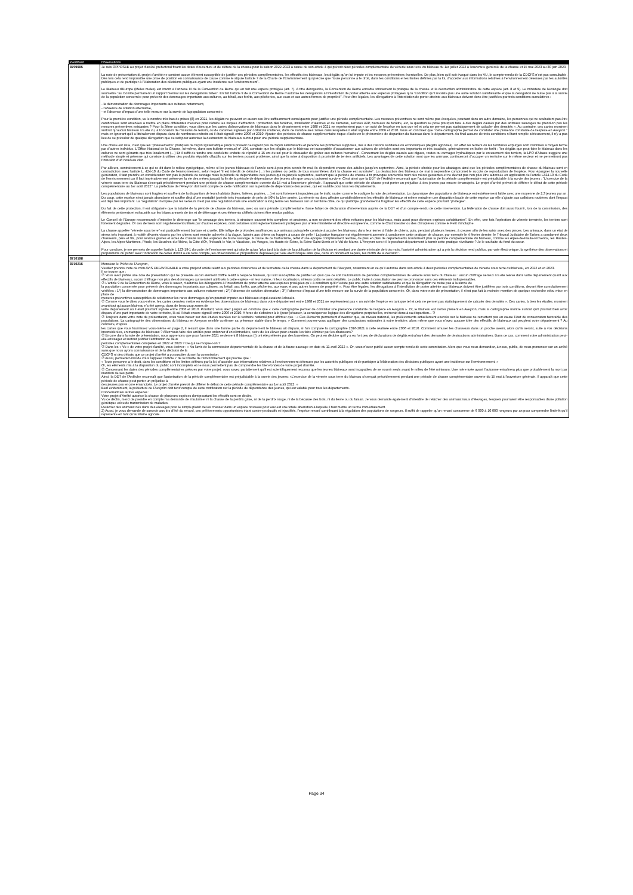| Identifiant | Observations |
| --- | --- |
| 8709995 | Je suis OPPOSEE au projet d'arrêté préfectoral fixant les dates d'ouverture et de clôture de la chasse pour la saison 2022-2023 à cause de son article 4 qui prévoit deux périodes complémentaire de vénerie sous terre du blaireau du 1er juillet 2022 à l'ouverture générale de la chasse et 15 mai 2023 au 30 juin 2023. La note de présentation du projet d'arrêté ne contient aucun élément susceptible de justifier ces périodes complémentaires, les effectifs des blaireaux, les dégâts qu'on lui impute et les mesures préventives éventuelles. De plus, bien qu'il soit évoqué dans les VU, le compte-rendu de la CDCFS n'est pas consultable. Dès lors cela rend impossible une prise de position en connaissance de cause comme le stipule l'article 7 de la Charte de l'Environnement qui précise que "toute personne a le droit, dans les conditions et les limites définies par la loi, d'accéder aux informations relatives à l'environnement détenues par les autorités publiques et de participer à l'élaboration des décisions publiques ayant une incidence sur l'environnement". Le Blaireau d'Europe (Meles meles) est inscrit à l'annexe III de la Convention de Berne qui en fait une espèce protégée (art. 7). A titre dérogatoire, la Convention de Berne encadre strictement la pratique de la chasse et la destruction administrative de cette espèce (art. 8 et 9). Le ministère de l'écologie doit soumettre "au Comité permanent un rapport biennal sur les dérogations faites". En fait l'article 9 de la Convention de Berne n'autorise les dérogations à l'interdiction de porter atteinte aux espèces protégées qu'à "condition qu'il n'existe pas une autre solution satisfaisante et que la dérogation ne nuise pas à la survie de la population concernée pour prévenir des dommages importants aux cultures, au bétail, aux forêts, aux pêcheries, aux eaux et aux autres formes de propriété". Pour être légales, les dérogations à l'interdiction de porter atteinte aux blaireaux doivent donc être justifiées par trois conditions cumulatives : - la démonstration de dommages importants aux cultures notamment, - l'absence de solution alternative, - et l'absence d'impact d'une telle mesure sur la survie de la population concernée. Pour la première condition, vu le nombre très bas de prises (8) en 2021, les dégâts ne peuvent en aucun cas être suffisamment conséquents pour justifier une période complémentaire. Les mesures préventives ne sont même pas évoquées, pourtant dans un autre domaine, les personnes qui ne souhaitent pas être cambriolées sont amenées à mettre en place différentes mesures pour réduire les risques d'effraction : protection des fenêtres, installation d'alarmes et de caméras, serrures A2P, barreaux de fenêtre, etc, la question se pose pourquoi face à des dégâts causés par des animaux sauvages ne prend-on pas les mesures préventives existantes ? Pour la 3ème condition, vous dites que les cartes d'observations de blaireaux dans le département entre 1988 et 2021 ne représentent pas « un suivi de l'espèce en tant que tel et cela ne permet pas statistiquement de calculer des densités ». Au contraire, ces cartes montrent surtout qu'aucun blaireau n'a été vu, à l'occasion de missions de terrain, ou de cadavres signalés par collisions routières, dans de nombreuses zones dans lesquelles il était signalé entre 2006 et 2010. Vous en concluez que "cette cartographie permet de constater une présence constante de l'espèce en Aveyron " mais en ignorant qu'il a littéralement disparu dans de nombreux endroits où il était signalé entre 2006 et 2010. Ajouter des périodes de chasse supplémentaire risque d'achever le phénomène de disparition du blaireau dans le département. Au final aucune de trois conditions n'étant remplie sérieusement, il n'y a pas lieu de se prévaloir de quelque dérogation que ce soit pour autoriser la destruction de blaireaux surtout pour une période supplémentaire. Une chose est sûre, c'est que les "prélèvements" pratiqués de façon systématique jusqu'à présent ne règlent pas de façon satisfaisante et pérenne les problèmes supposés, liés à des raisons sanitaires ou économiques (dégâts agricoles). En effet les terriers ou les territoires expurgés sont colonisés à moyen terme par d'autres individus. L'Office National de la Chasse, lui-même, dans son bulletin mensuel n° 104, constate que les dégâts que le blaireau est susceptible d'occasionner aux cultures de céréales sont peu importants et très localisés, généralement en lisière de forêt : "les dégâts que peut faire le blaireau dans les cultures ne sont gênants que très localement (…) Et il suffit de tendre une cordelette enduite de répulsif à 15 cm du sol pour le dissuader de goûter aux cultures humaines". Concernant les dégâts causés aux digues, routes ou ouvrages hydrauliques par le creusement des terriers, la LPO d'Alsace suggère une méthode simple et pérenne qui consiste à utiliser des produits répulsifs olfactifs sur les terriers posant problème, ainsi que la mise à disposition à proximité de terriers artificiels. Les avantages de cette solution sont que les animaux continueront d'occuper un territoire sur le même secteur et ne permettront pas l'intrusion d'un nouveau clan. Par ailleurs, contrairement à ce qui se dit dans le milieu cynégétique, même si les jeunes blaireaux de l'année sont à peu près sevrés fin mai, ils dépendent encore des adultes jusqu'en septembre. Ainsi, la période choisie pour les abattages ainsi que les périodes complémentaires de chasse du blaireau sont en contradiction avec l'article L. 424-10 du Code de l'environnement, selon lequel "il est interdit de détruire (…) les portées ou petits de tous mammifères dont la chasse est autorisée". La destruction des blaireaux de mai à septembre compromet le succès de reproduction de l'espèce. Pour épargner la nouvelle génération, il faut prendre en considération non pas la période de sevrage mais la période de dépendance des jeunes qui va jusqu'à septembre, sachant que la période de chasse à tir provoque souvent la mort des mères gestantes et ne devrait pas non plus être autorisée en application de l'article L424.10 du Code de l'environnement car il faut impérativement préserver la vie des mères jusqu'à la fin de la période de dépendance des jeunes afin que ceux-ci puissent survivre. C'est ainsi que la DDT de l'Ardèche reconnait que l'autorisation de la période complémentaire est préjudiciable à la survie des jeunes : "L'exercice de la vénerie sous terre du Blaireau s'exerçait précédemment pendant une période de chasse complémentaire ouverte du 15 mai à l'ouverture générale. Il apparaît que cette période de chasse peut porter un préjudice à des jeunes pas encore émancipés. Le projet d'arrêté prévoit de différer le début de cette période complémentaire au 1er août 2022". La préfecture de l'Aveyron doit tenir compte de cette notification sur la période de dépendance des jeunes, qui est valable pour tous les départements. Les populations de blaireaux sont fragiles et souffrent de la disparition de leurs habitats (haies, lisières, prairies, …) et sont fortement impactées par le trafic routier comme le souligne la note de présentation. La dynamique des populations de blaireaux est extrêmement faible avec une moyenne de 2,3 jeunes par an. Du coup, cette espèce n'est jamais abondante et souffre déjà d'une mortalité juvénile très importante de près de 50% la 1ère année. La vénerie va donc affecter considérablement les effectifs de blaireaux et même entraîner une disparition locale de cette espèce car elle s'ajoute aux collisions routières dont l'impact est déjà très important. La "régulation" invoquée par les veneurs n'est pas une régulation mais une éradication à long terme les blaireaux sur un territoire ciblé, ce qui participe grandement à fragiliser les effectifs de cette espèce pourtant "protégée". Du fait de cette protection, il est obligatoire que la totalité de la période de chasse du blaireau, avec ou sans période complémentaire, fasse l'objet de déclaration d'intervention auprès de la DDT et d'un compte-rendu de cette intervention. La fédération de chasse doit aussi fournir, lors de la commission, des éléments pertinents et exhaustifs sur les bilans annuels de tirs et de déterrage et ces éléments chiffrés doivent être rendus publics. Le Conseil de l'Europe recommande d'interdire le déterrage car "le creusage des terriers, à structure souvent très complexe et ancienne, a non seulement des effets néfastes pour les blaireaux, mais aussi pour diverses espèces cohabitantes". En effet, une fois l'opération de vénerie terminée, les terriers sont fortement dégradés. Or ces derniers sont régulièrement utilisés par d'autres espèces, dont certaines sont réglementairement protégées par arrêté ministériel et directive européenne, comme le Chat forestier ou des chiroptères comme le Petit rhinolophe. La chasse appelée "vénerie sous terre" est particulièrement barbare et cruelle. Elle inflige de profondes souffrances aux animaux puisqu'elle consiste à acculer les blaireaux dans leur terrier à l'aide de chiens, puis, pendant plusieurs heures, à creuser afin de les saisir avec des pinces. Les animaux, dans un état de stress très important, à moitié dévorés vivants par les chiens sont ensuite achevés à la dague, laissés aux chiens ou frappés à coups de pelle ! La justice française est régulièrement amenée à condamner cette pratique de chasse, par exemple le 4 février dernier, le Tribunal Judiciaire de Tarbes a condamné deux chasseurs, père et fils, pour sévices graves et actes de cruauté sur des espèces de faune sauvage. A cause de ce barbarisme, reflet d'une époque complètement révolue, de plus en plus de départements n'autorisent plus la période complémentaire du blaireau, comme les Alpes-de-Haute-Provence, les Hautes-Alpes, les Alpes-Maritimes, l'Aude, les Bouches-du-Rhône, la Côte d'Or, l'Hérault, le Var, le Vaucluse, les Vosges, les Hauts-de-Seine, la Seine-Saint-Denis et le Val-de-Marne. L'Aveyron sera-t-il le prochain département à bannir cette pratique révoltante ? Je le souhaite du fond du coeur. Pour conclure, je me permets de rappeler l'article L 123-19-1 du code de l'environnement qui stipule qu'au "plus tard à la date de la publication de la décision et pendant une durée minimale de trois mois, l'autorité administrative qui a pris la décision rend publics, par voie électronique, la synthèse des observations et propositions du public avec l'indication de celles dont il a été tenu compte, les observations et propositions déposées par voie électronique ainsi que, dans un document séparé, les motifs de la décision". |
| 8710198 | |
| 8710215 | Monsieur le Préfet de l'Aveyron, Veuillez prendre note de mon AVIS DEFAVORABLE à votre projet d'arrêté relatif aux périodes d'ouverture et de fermeture de la chasse dans le département de l'Aveyron, notamment en ce qu'il autorise dans son article 4 deux périodes complémentaires de vénerie sous terre du blaireau, en 2022 et en 2023. Il se trouve que : ⑦ Vous avez publié une note de présentation qui ne présente aucun élément chiffré relatif à l'espèce blaireau, qui soit susceptible de justifier en quoi que ce soit l'autorisation de périodes complémentaires de vénerie sous terre du blaireau : aucun chiffrage sérieux n'a été relevé dans votre département quant aux effectifs de blaireaux, aucun chiffrage non plus des dommages qui seraient attribués à cette espèce - ni leur nature, ni leur localisation, ni leurs coûts ne sont détaillés. Le public invité à consultation ne peut se prononcer sans ces éléments indispensables. ⑦ L'article 9 de la Convention de Berne, vous le savez, n'autorise les dérogations à l'interdiction de porter atteinte aux espèces protégées qu'« à condition qu'il n'existe pas une autre solution satisfaisante et que la dérogation ne nuise pas à la survie de la population concernée pour prévenir des dommages importants aux cultures, au bétail, aux forêts, aux pêcheries, aux eaux et aux autres formes de propriété ». Pour être légales, les dérogations à l'interdiction de porter atteinte aux blaireaux doivent être justifiées par trois conditions, devant être cumulativement vérifiées : 1°) la démonstration de dommages importants aux cultures notamment ; 2°) l'absence de solution alternative ; 3°) l'absence d'impact d'une telle mesure sur la survie de la population concernée. Or, dans votre note de présentation, il n'est pas fait la moindre mention de quelque recherche et/ou mise en place de mesures préventives susceptibles de solutionner les rares dommages qu'on pourrait imputer aux blaireaux et qui auraient échoués. ⑦ Comme vous le dites vous-même, les cartes censées mettre en évidence les observations de blaireaux dans votre département entre 1988 et 2021 ne représentent pas « un suivi de l'espèce en tant que tel et cela ne permet pas statistiquement de calculer des densités ». Ces cartes, à bien les étudier, montrent avant tout qu'aucun blaireau n'a été aperçu dans de beaucoup zones de votre département où il était pourtant signalé entre 2006 et 2010. Pourtant, vous allez jusqu'à en conclure que « cette cartographie permet de constater une présence constante de l'espèce en Aveyron ». Or, le blaireau est certes présent en Aveyron, mais la cartographie montre surtout qu'il pourrait bien avoir disparu d'une part importante de votre territoire, là où il était encore signalé entre 2006 et 2010. A force de s'obstiner à le (pour-)chasser, la conséquence logique des dérogations perpétuelles, mènerait donc à sa disparition... ?! ⑦ Toujours dans votre note de présentation, vous vous basez sur des études menées sur le territoire national pour affirmer que : « Ces éléments permettent d'avancer que, au niveau national, les prélèvements actuellement exercés sur le blaireau ne remettent pas en cause l'état de conservation favorable des populations. La cartographie des observations du blaireau en Aveyron semble confirmer sa présence stable dans le temps. » Comment pouvez-vous appliquer des conclusions nationales à votre territoire, alors même que vous n'avez aucune idée des effectifs de blaireaux qui peuplent votre département ? Au contraire, d'après les cartes que vous fournissez vous-même en page 2, il ressort que dans une bonne partie du département le blaireau ait disparu, si l'on compare la cartographie 2016-2021 à celle réalisée entre 2006 et 2010. Comment amuser les chasseurs dans un proche avenir, alors qu'ils seront, suite à vos décisions inconsidérées, en manque de blaireaux ? Allez vous faire des arrêtés pour ordonner d'en réintroduire, voire de les élever pour ensuite les faire éliminer par les chasseurs? ⑦ Encore dans la note de présentation, nous apprenons que pour l'année 2021 seulement 8 blaireaux (!) ont été prélevés par des louvetiers. On peut en déduire qu'il y a eu fort peu de déclarations de dégâts entraînant des demandes de destructions administratives. Dans ce cas, comment votre administration peut-elle envisager et surtout justifier l'attribution de deux périodes complémentaires complètes en 2022 et 2023 ? De qui se moque-t-on ? ⑦ Dans les « Vu » de votre projet d'arrêté, vous écrivez : « Vu l'avis de la commission départementale de la chasse et de la faune sauvage en date du 11 avril 2022 ». Or, vous n'avez publié aucun compte-rendu de cette commission. Alors que vous nous demandez, à nous, public, de nous prononcer sur un arrêté sans que nous ayons connaissance ni de la décision de la CDCFS ni des débats que ce projet d'arrêté a pu susciter durant la commission. ⑦ Aussi, permettez-moi de vous rappeler l'Article 7 de la Charte de l'Environnement qui précise que : « Toute personne a le droit, dans les conditions et les limites définies par la loi, d'accéder aux informations relatives à l'environnement détenues par les autorités publiques et de participer à l'élaboration des décisions publiques ayant une incidence sur l'environnement. » Or, les éléments mis à la disposition du public sont incomplets et ne nous permettent pas de comprendre les bien-fondés de votre projet d'arrêté. ⑦ Concernant les dates des périodes complémentaires prévues par votre projet, vous savez parfaitement qu'il est scientifiquement reconnu que les jeunes blaireaux sont incapables de se nourrir seuls avant le milieu de l'été minimum. Une mère tuée avant l'automne entraînera plus que probablement la mort par inanition de ses petits. Ainsi, la DDT de l'Ardèche reconnaît que l'autorisation de la période complémentaire est préjudiciable à la survie des jeunes: «L'exercice de la vénerie sous terre du blaireau s'exerçait précédemment pendant une période de chasse complémentaire ouverte du 15 mai à l'ouverture générale. Il apparaît que cette période de chasse peut porter un préjudice à des jeunes pas encore émancipés. Le projet d'arrêté prévoit de différer le début de cette période complémentaire au 1er août 2022. » Bien évidemment, la préfecture de l'Aveyron doit tenir compte de cette notification sur la période de dépendance des jeunes, qui est valable pour tous les départements. Concernant les autres espèces : Votre projet d'Arrêté autorise la chasse de plusieurs espèces dont pourtant les effectifs sont en déclin. Vu ce déclin, merci de prendre en compte ma demande de n'autoriser ni la chasse de la perdrix grise, ni de la perdrix rouge, ni de la bécasse des bois, ni du lièvre ou du faisan. Je vous demande également d'interdire de relâcher des animaux issus d'élevages, lesquels pourraient être responsables d'une pollution génétique et/ou de transmission de maladies. Relâcher des animaux nés dans des élevages pour le simple plaisir de les chasser dans un espace nouveau pour eux est une totale aberration à laquelle il faut mettre un terme immédiatement. 2) Aussi, je vous demande de surseoir aux tirs d'été du renard, ces prélèvements opportunistes étant contre-productifs et injustifiés, l'espèce renard contribuant à la régulation des populations de rongeurs. Il suffit de rappeler qu'un renard consomme de 6 000 à 10 000 rongeurs par an pour comprendre l'intérêt qu'il représente en tant qu'auxiliaire agricole. |
Page 34